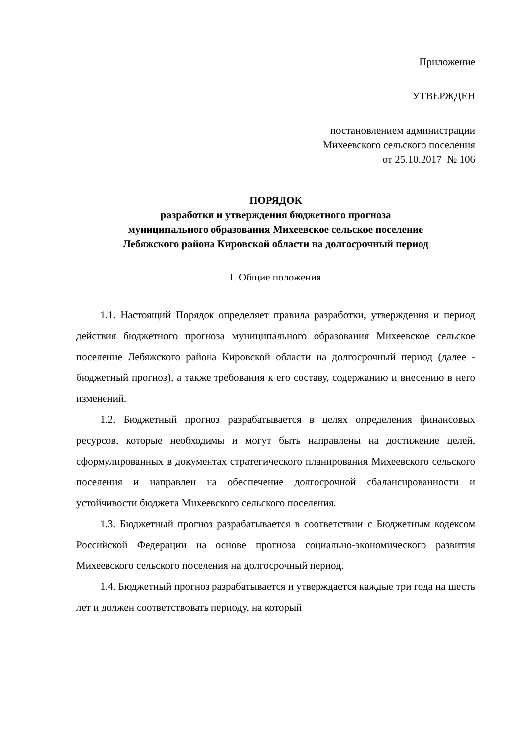Приложение
УТВЕРЖДЕН
постановлением администрации
Михеевского сельского поселения
от 25.10.2017 № 106
ПОРЯДОК
разработки и утверждения бюджетного прогноза
муниципального образования Михеевское сельское поселение
Лебяжского района Кировской области на долгосрочный период
I. Общие положения
1.1. Настоящий Порядок определяет правила разработки, утверждения и период действия бюджетного прогноза муниципального образования Михеевское сельское поселение Лебяжского района Кировской области на долгосрочный период (далее - бюджетный прогноз), а также требования к его составу, содержанию и внесению в него изменений.
1.2. Бюджетный прогноз разрабатывается в целях определения финансовых ресурсов, которые необходимы и могут быть направлены на достижение целей, сформулированных в документах стратегического планирования Михеевского сельского поселения и направлен на обеспечение долгосрочной сбалансированности и устойчивости бюджета Михеевского сельского поселения.
1.3. Бюджетный прогноз разрабатывается в соответствии с Бюджетным кодексом Российской Федерации на основе прогноза социально-экономического развития Михеевского сельского поселения на долгосрочный период.
1.4. Бюджетный прогноз разрабатывается и утверждается каждые три года на шесть лет и должен соответствовать периоду, на который